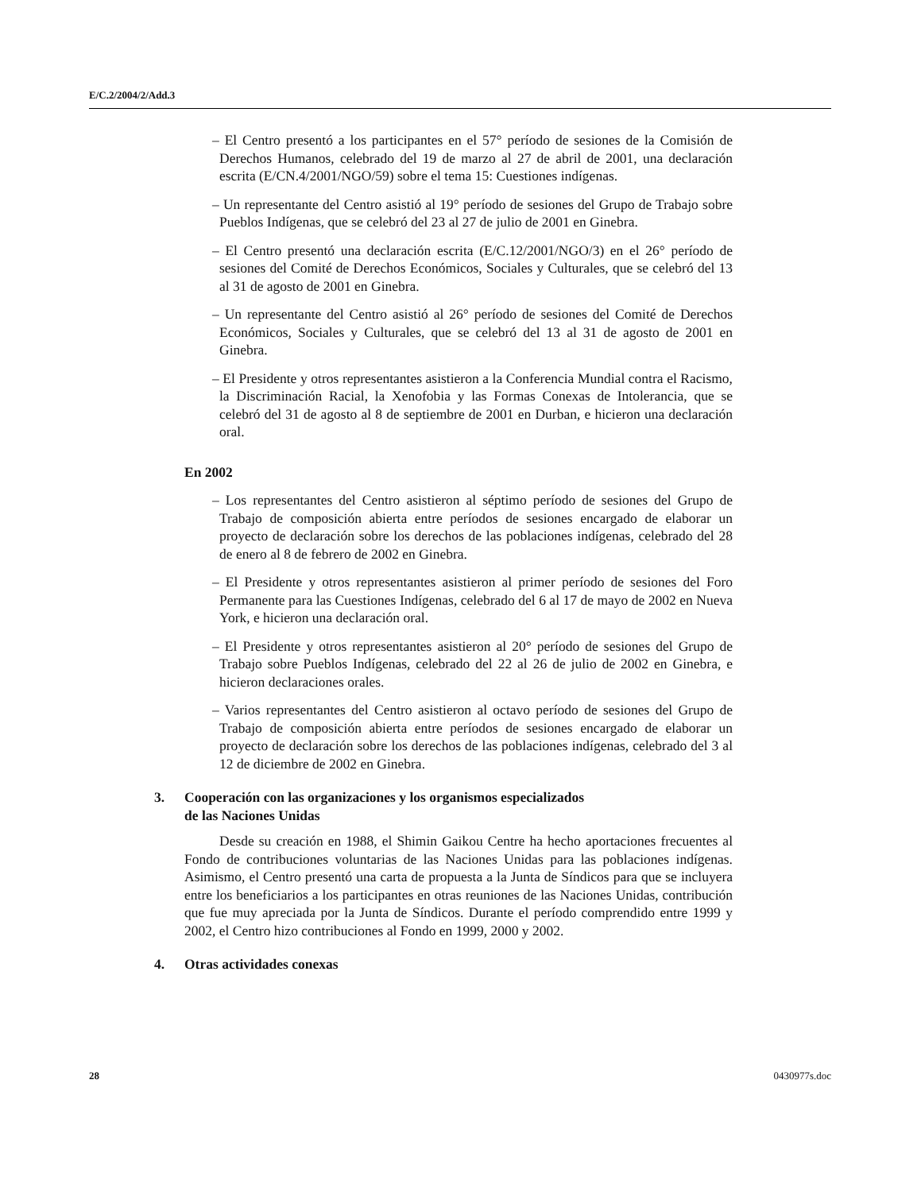E/C.2/2004/2/Add.3
– El Centro presentó a los participantes en el 57° período de sesiones de la Comisión de Derechos Humanos, celebrado del 19 de marzo al 27 de abril de 2001, una declaración escrita (E/CN.4/2001/NGO/59) sobre el tema 15: Cuestiones indígenas.
– Un representante del Centro asistió al 19° período de sesiones del Grupo de Trabajo sobre Pueblos Indígenas, que se celebró del 23 al 27 de julio de 2001 en Ginebra.
– El Centro presentó una declaración escrita (E/C.12/2001/NGO/3) en el 26° período de sesiones del Comité de Derechos Económicos, Sociales y Culturales, que se celebró del 13 al 31 de agosto de 2001 en Ginebra.
– Un representante del Centro asistió al 26° período de sesiones del Comité de Derechos Económicos, Sociales y Culturales, que se celebró del 13 al 31 de agosto de 2001 en Ginebra.
– El Presidente y otros representantes asistieron a la Conferencia Mundial contra el Racismo, la Discriminación Racial, la Xenofobia y las Formas Conexas de Intolerancia, que se celebró del 31 de agosto al 8 de septiembre de 2001 en Durban, e hicieron una declaración oral.
En 2002
– Los representantes del Centro asistieron al séptimo período de sesiones del Grupo de Trabajo de composición abierta entre períodos de sesiones encargado de elaborar un proyecto de declaración sobre los derechos de las poblaciones indígenas, celebrado del 28 de enero al 8 de febrero de 2002 en Ginebra.
– El Presidente y otros representantes asistieron al primer período de sesiones del Foro Permanente para las Cuestiones Indígenas, celebrado del 6 al 17 de mayo de 2002 en Nueva York, e hicieron una declaración oral.
– El Presidente y otros representantes asistieron al 20° período de sesiones del Grupo de Trabajo sobre Pueblos Indígenas, celebrado del 22 al 26 de julio de 2002 en Ginebra, e hicieron declaraciones orales.
– Varios representantes del Centro asistieron al octavo período de sesiones del Grupo de Trabajo de composición abierta entre períodos de sesiones encargado de elaborar un proyecto de declaración sobre los derechos de las poblaciones indígenas, celebrado del 3 al 12 de diciembre de 2002 en Ginebra.
3. Cooperación con las organizaciones y los organismos especializados
de las Naciones Unidas
Desde su creación en 1988, el Shimin Gaikou Centre ha hecho aportaciones frecuentes al Fondo de contribuciones voluntarias de las Naciones Unidas para las poblaciones indígenas. Asimismo, el Centro presentó una carta de propuesta a la Junta de Síndicos para que se incluyera entre los beneficiarios a los participantes en otras reuniones de las Naciones Unidas, contribución que fue muy apreciada por la Junta de Síndicos. Durante el período comprendido entre 1999 y 2002, el Centro hizo contribuciones al Fondo en 1999, 2000 y 2002.
4. Otras actividades conexas
28 0430977s.doc